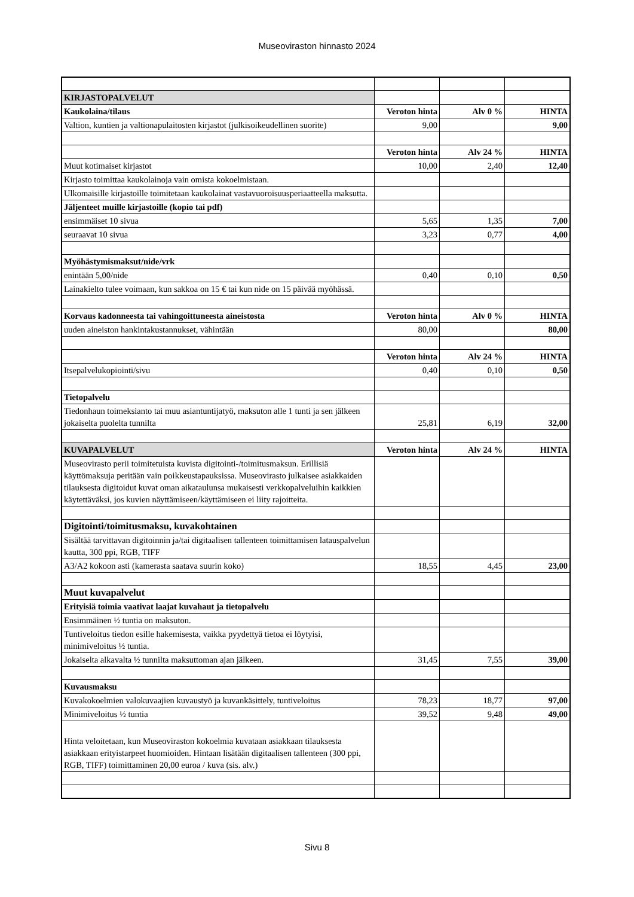Museoviraston hinnasto 2024
| KIRJASTOPALVELUT | | | |
| Kaukolaina/tilaus | Veroton hinta | Alv 0 % | HINTA |
| Valtion, kuntien ja valtionapulaitosten kirjastot (julkisoikeudellinen suorite) | 9,00 | | 9,00 |
| | Veroton hinta | Alv 24 % | HINTA |
| Muut kotimaiset kirjastot | 10,00 | 2,40 | 12,40 |
| Kirjasto toimittaa kaukolainoja vain omista kokoelmistaan. | | | |
| Ulkomaisille kirjastoille toimitetaan kaukolainat vastavuoroisuusperiaatteella maksutta. | | | |
| Jäljenteet muille kirjastoille (kopio tai pdf) | | | |
| ensimmäiset 10 sivua | 5,65 | 1,35 | 7,00 |
| seuraavat 10 sivua | 3,23 | 0,77 | 4,00 |
| Myöhästymismaksut/nide/vrk | | | |
| enintään 5,00/nide | 0,40 | 0,10 | 0,50 |
| Lainakielto tulee voimaan, kun sakkoa on 15 € tai kun nide on 15 päivää myöhässä. | | | |
| Korvaus kadonneesta tai vahingoittuneesta aineistosta | Veroton hinta | Alv 0 % | HINTA |
| uuden aineiston hankintakustannukset, vähintään | 80,00 | | 80,00 |
| | Veroton hinta | Alv 24 % | HINTA |
| Itsepalvelukopiointi/sivu | 0,40 | 0,10 | 0,50 |
| Tietopalvelu | | | |
| Tiedonhaun toimeksianto tai muu asiantuntijatyö, maksuton alle 1 tunti ja sen jälkeen jokaiselta puolelta tunnilta | 25,81 | 6,19 | 32,00 |
| KUVAPALVELUT | Veroton hinta | Alv 24 % | HINTA |
| Museovirasto perii toimitetuista kuvista digitointi-/toimitusmaksun. Erillisiä käyttömaksuja peritään vain poikkeustapauksissa. Museovirasto julkaisee asiakkaiden tilauksesta digitoidut kuvat oman aikataulunsa mukaisesti verkkopalveluihin kaikkien käytettäväksi, jos kuvien näyttämiseen/käyttämiseen ei liity rajoitteita. | | | |
| Digitointi/toimitusmaksu, kuvakohtainen | | | |
| Sisältää tarvittavan digitoinnin ja/tai digitaalisen tallenteen toimittamisen latauspalvelun kautta, 300 ppi, RGB, TIFF | | | |
| A3/A2 kokoon asti (kamerasta saatava suurin koko) | 18,55 | 4,45 | 23,00 |
| Muut kuvapalvelut | | | |
| Erityisiä toimia vaativat laajat kuvahaut ja tietopalvelu | | | |
| Ensimmäinen ½ tuntia on maksuton. | | | |
| Tuntiveloitus tiedon esille hakemisesta, vaikka pyydettyä tietoa ei löytyisi, minimiveloitus ½ tuntia. | | | |
| Jokaiselta alkavalta ½ tunnilta maksuttoman ajan jälkeen. | 31,45 | 7,55 | 39,00 |
| Kuvausmaksu | | | |
| Kuvakokoelmien valokuvaajien kuvaustyö ja kuvankäsittely, tuntiveloitus | 78,23 | 18,77 | 97,00 |
| Minimiveloitus ½ tuntia | 39,52 | 9,48 | 49,00 |
| Hinta veloitetaan, kun Museoviraston kokoelmia kuvataan asiakkaan tilauksesta asiakkaan erityistarpeet huomioiden. Hintaan lisätään digitaalisen tallenteen (300 ppi, RGB, TIFF) toimittaminen 20,00 euroa / kuva (sis. alv.) | | | |
Sivu 8